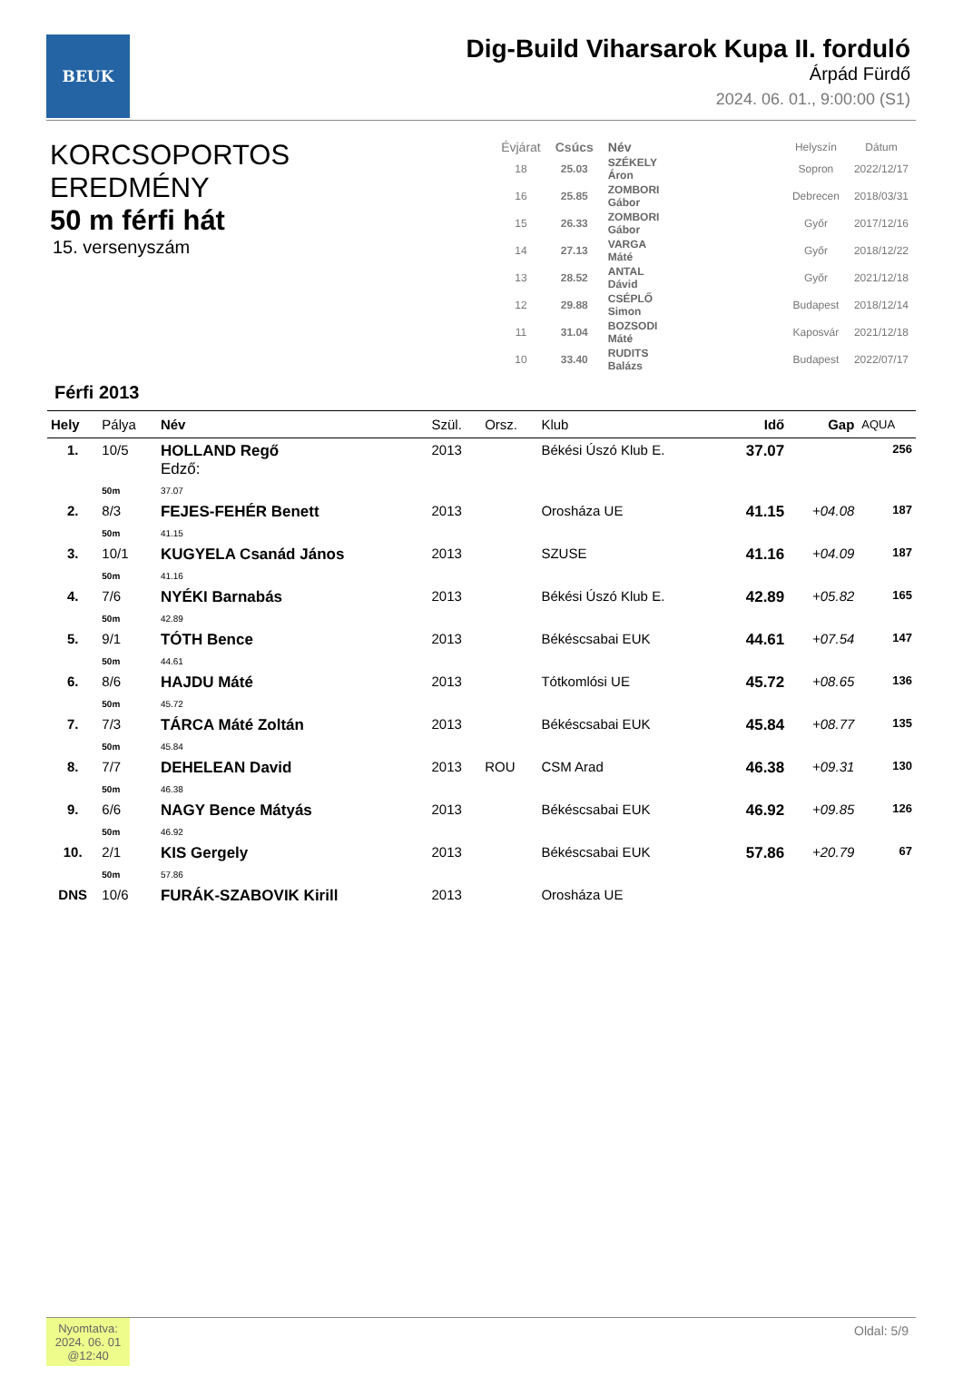BEUK
Dig-Build Viharsarok Kupa II. forduló
Árpád Fürdő
2024. 06. 01., 9:00:00 (S1)
KORCSOPORTOS EREDMÉNY
50 m férfi hát
15. versenyszám
| Évjárat | Csúcs | Név | | Helyszín | Dátum |
| --- | --- | --- | --- | --- | --- |
| 18 | 25.03 | SZÉKELY Áron | | Sopron | 2022/12/17 |
| 16 | 25.85 | ZOMBORI Gábor | | Debrecen | 2018/03/31 |
| 15 | 26.33 | ZOMBORI Gábor | | Győr | 2017/12/16 |
| 14 | 27.13 | VARGA Máté | | Győr | 2018/12/22 |
| 13 | 28.52 | ANTAL Dávid | | Győr | 2021/12/18 |
| 12 | 29.88 | CSÉPLŐ Simon | | Budapest | 2018/12/14 |
| 11 | 31.04 | BOZSODI Máté | | Kaposvár | 2021/12/18 |
| 10 | 33.40 | RUDITS Balázs | | Budapest | 2022/07/17 |
Férfi 2013
| Hely | Pálya | Név | Szül. | Orsz. | Klub | Idő | Gap | AQUA |
| --- | --- | --- | --- | --- | --- | --- | --- | --- |
| 1. | 10/5 | HOLLAND Regő Edző: | 2013 | | Békési Úszó Klub E. | 37.07 | | 256 |
| | 50m | 37.07 | | | | | | |
| 2. | 8/3 | FEJES-FEHÉR Benett | 2013 | | Orosháza UE | 41.15 | +04.08 | 187 |
| | 50m | 41.15 | | | | | | |
| 3. | 10/1 | KUGYELA Csanád János | 2013 | | SZUSE | 41.16 | +04.09 | 187 |
| | 50m | 41.16 | | | | | | |
| 4. | 7/6 | NYÉKI Barnabás | 2013 | | Békési Úszó Klub E. | 42.89 | +05.82 | 165 |
| | 50m | 42.89 | | | | | | |
| 5. | 9/1 | TÓTH Bence | 2013 | | Békéscsabai EUK | 44.61 | +07.54 | 147 |
| | 50m | 44.61 | | | | | | |
| 6. | 8/6 | HAJDU Máté | 2013 | | Tótkomlósi UE | 45.72 | +08.65 | 136 |
| | 50m | 45.72 | | | | | | |
| 7. | 7/3 | TÁRCA Máté Zoltán | 2013 | | Békéscsabai EUK | 45.84 | +08.77 | 135 |
| | 50m | 45.84 | | | | | | |
| 8. | 7/7 | DEHELEAN David | 2013 | ROU | CSM Arad | 46.38 | +09.31 | 130 |
| | 50m | 46.38 | | | | | | |
| 9. | 6/6 | NAGY Bence Mátyás | 2013 | | Békéscsabai EUK | 46.92 | +09.85 | 126 |
| | 50m | 46.92 | | | | | | |
| 10. | 2/1 | KIS Gergely | 2013 | | Békéscsabai EUK | 57.86 | +20.79 | 67 |
| | 50m | 57.86 | | | | | | |
| DNS | 10/6 | FURÁK-SZABOVIK Kirill | 2013 | | Orosháza UE | | | |
Nyomtatva:
2024. 06. 01
@12:40
Oldal: 5/9